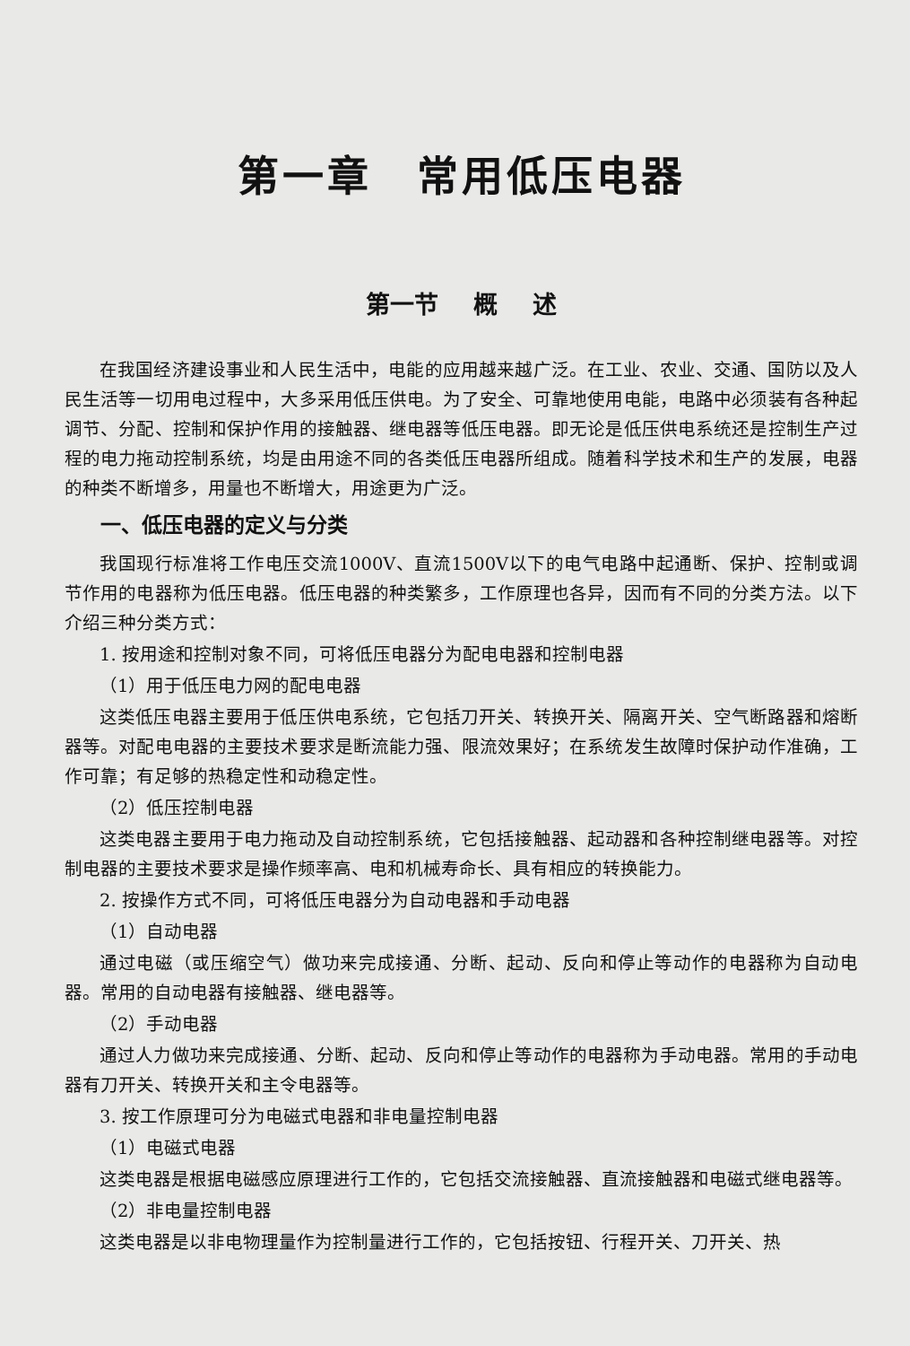第一章　常用低压电器
第一节 概 述
在我国经济建设事业和人民生活中，电能的应用越来越广泛。在工业、农业、交通、国防以及人民生活等一切用电过程中，大多采用低压供电。为了安全、可靠地使用电能，电路中必须装有各种起调节、分配、控制和保护作用的接触器、继电器等低压电器。即无论是低压供电系统还是控制生产过程的电力拖动控制系统，均是由用途不同的各类低压电器所组成。随着科学技术和生产的发展，电器的种类不断增多，用量也不断增大，用途更为广泛。
一、低压电器的定义与分类
我国现行标准将工作电压交流1000V、直流1500V以下的电气电路中起通断、保护、控制或调节作用的电器称为低压电器。低压电器的种类繁多，工作原理也各异，因而有不同的分类方法。以下介绍三种分类方式：
1. 按用途和控制对象不同，可将低压电器分为配电电器和控制电器
（1）用于低压电力网的配电电器
这类低压电器主要用于低压供电系统，它包括刀开关、转换开关、隔离开关、空气断路器和熔断器等。对配电电器的主要技术要求是断流能力强、限流效果好；在系统发生故障时保护动作准确，工作可靠；有足够的热稳定性和动稳定性。
（2）低压控制电器
这类电器主要用于电力拖动及自动控制系统，它包括接触器、起动器和各种控制继电器等。对控制电器的主要技术要求是操作频率高、电和机械寿命长、具有相应的转换能力。
2. 按操作方式不同，可将低压电器分为自动电器和手动电器
（1）自动电器
通过电磁（或压缩空气）做功来完成接通、分断、起动、反向和停止等动作的电器称为自动电器。常用的自动电器有接触器、继电器等。
（2）手动电器
通过人力做功来完成接通、分断、起动、反向和停止等动作的电器称为手动电器。常用的手动电器有刀开关、转换开关和主令电器等。
3. 按工作原理可分为电磁式电器和非电量控制电器
（1）电磁式电器
这类电器是根据电磁感应原理进行工作的，它包括交流接触器、直流接触器和电磁式继电器等。
（2）非电量控制电器
这类电器是以非电物理量作为控制量进行工作的，它包括按钮、行程开关、刀开关、热